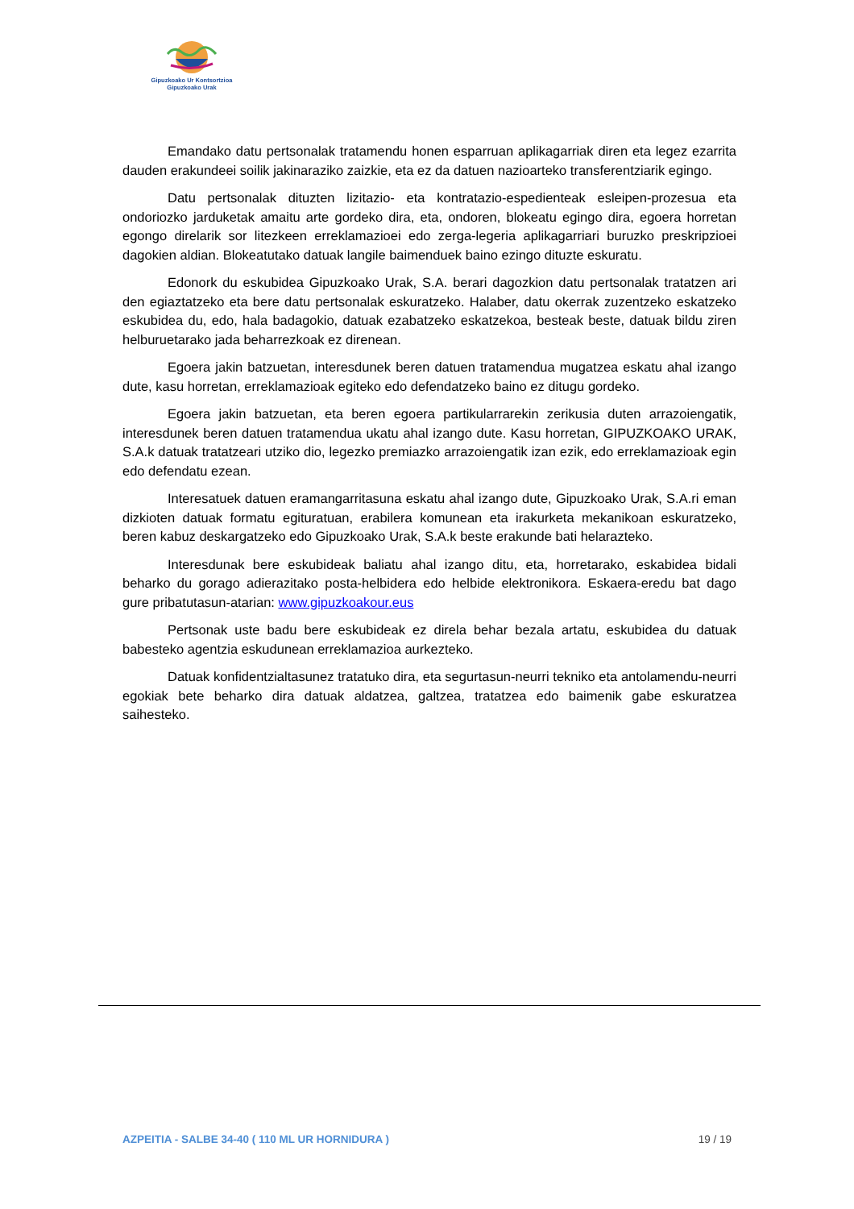Gipuzkoako Ur Kontsortzioa
Gipuzkoako Urak
Emandako datu pertsonalak tratamendu honen esparruan aplikagarriak diren eta legez ezarrita dauden erakundeei soilik jakinaraziko zaizkie, eta ez da datuen nazioarteko transferentziarik egingo.
Datu pertsonalak dituzten lizitazio- eta kontratazio-espedienteak esleipen-prozesua eta ondoriozko jarduketak amaitu arte gordeko dira, eta, ondoren, blokeatu egingo dira, egoera horretan egongo direlarik sor litezkeen erreklamazioei edo zerga-legeria aplikagarriari buruzko preskripzioei dagokien aldian. Blokeatutako datuak langile baimenduek baino ezingo dituzte eskuratu.
Edonork du eskubidea Gipuzkoako Urak, S.A. berari dagozkion datu pertsonalak tratatzen ari den egiaztatzeko eta bere datu pertsonalak eskuratzeko. Halaber, datu okerrak zuzentzeko eskatzeko eskubidea du, edo, hala badagokio, datuak ezabatzeko eskatzekoa, besteak beste, datuak bildu ziren helburuetarako jada beharrezkoak ez direnean.
Egoera jakin batzuetan, interesdunek beren datuen tratamendua mugatzea eskatu ahal izango dute, kasu horretan, erreklamazioak egiteko edo defendatzeko baino ez ditugu gordeko.
Egoera jakin batzuetan, eta beren egoera partikularrarekin zerikusia duten arrazoiengatik, interesdunek beren datuen tratamendua ukatu ahal izango dute. Kasu horretan, GIPUZKOAKO URAK, S.A.k datuak tratatzeari utziko dio, legezko premiazko arrazoiengatik izan ezik, edo erreklamazioak egin edo defendatu ezean.
Interesatuek datuen eramangarritasuna eskatu ahal izango dute, Gipuzkoako Urak, S.A.ri eman dizkioten datuak formatu egituratuan, erabilera komunean eta irakurketa mekanikoan eskuratzeko, beren kabuz deskargatzeko edo Gipuzkoako Urak, S.A.k beste erakunde bati helarazteko.
Interesdunak bere eskubideak baliatu ahal izango ditu, eta, horretarako, eskabidea bidali beharko du gorago adierazitako posta-helbidera edo helbide elektronikora. Eskaera-eredu bat dago gure pribatutasun-atarian: www.gipuzkoakour.eus
Pertsonak uste badu bere eskubideak ez direla behar bezala artatu, eskubidea du datuak babesteko agentzia eskudunean erreklamazioa aurkezteko.
Datuak konfidentzialtasunez tratatuko dira, eta segurtasun-neurri tekniko eta antolamendu-neurri egokiak bete beharko dira datuak aldatzea, galtzea, tratatzea edo baimenik gabe eskuratzea saihesteko.
AZPEITIA - SALBE 34-40 ( 110 ML UR HORNIDURA ) 19 / 19